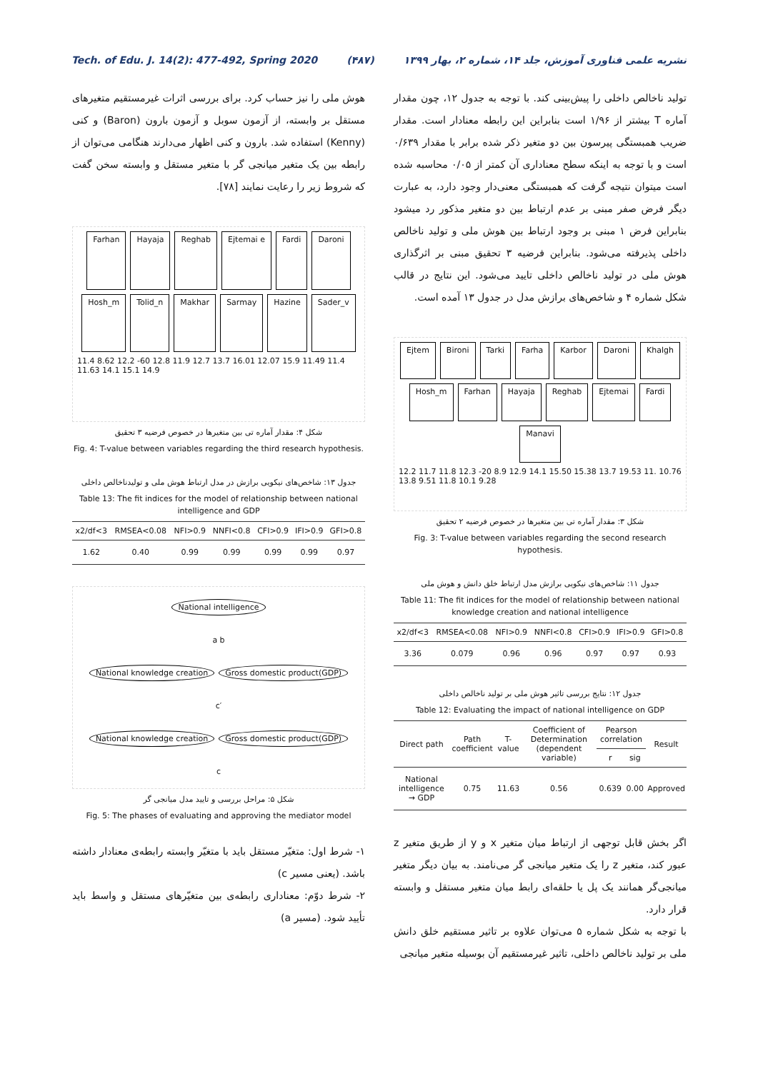Tech. of Edu. J. 14(2): 477-492, Spring 2020 (۴۸۷) نشریه علمی فناوری آموزش، جلد ۱۴، شماره ۲، بهار ۱۳۹۹
تولید ناخالص داخلی را پیش‌بینی کند. با توجه به جدول ۱۲، چون مقدار آماره T بیشتر از ۱/۹۶ است بنابراین این رابطه معنادار است. مقدار ضریب همبستگی پیرسون بین دو متغیر ذکر شده برابر با مقدار ۰/۶۳۹ است و با توجه به اینکه سطح معناداری آن کمتر از ۰/۰۵ محاسبه شده است میتوان نتیجه گرفت که همبستگی معنی‌دار وجود دارد، به عبارت دیگر فرض صفر مبنی بر عدم ارتباط بین دو متغیر مذکور رد میشود بنابراین فرض ۱ مبنی بر وجود ارتباط بین هوش ملی و تولید ناخالص داخلی پذیرفته می‌شود. بنابراین فرضیه ۳ تحقیق مبنی بر اثرگذاری هوش ملی در تولید ناخالص داخلی تایید می‌شود. این نتایج در قالب شکل شماره ۴ و شاخص‌های برازش مدل در جدول ۱۳ آمده است.
Ejtem Bironi Tarki Farha Karbor Daroni Khalgh Hosh_m Farhan Hayaja Reghab Ejtemai Fardi Manavi
12.2 11.7 11.8 12.3 -20 8.9 12.9 14.1 15.50 15.38 13.7 19.53 11. 10.76 13.8 9.51 11.8 10.1 9.28
شکل ۳: مقدار آماره تی بین متغیرها در خصوص فرضیه ۲ تحقیق
Fig. 3: T-value between variables regarding the second research hypothesis.
جدول ۱۱: شاخص‌های نیکویی برازش مدل ارتباط خلق دانش و هوش ملی
Table 11: The fit indices for the model of relationship between national knowledge creation and national intelligence
| x2/df<3 | RMSEA<0.08 | NFI>0.9 | NNFI<0.8 | CFI>0.9 | IFI>0.9 | GFI>0.8 |
| --- | --- | --- | --- | --- | --- | --- |
| 3.36 | 0.079 | 0.96 | 0.96 | 0.97 | 0.97 | 0.93 |
جدول ۱۲: نتایج بررسی تاثیر هوش ملی بر تولید ناخالص داخلی
Table 12: Evaluating the impact of national intelligence on GDP
| Direct path | Path coefficient | T-value | Coefficient of Determination (dependent variable) | Pearson correlation | | Result |
| --- | --- | --- | --- | --- | --- | --- |
| | | | | r | sig | |
| National intelligence → GDP | 0.75 | 11.63 | 0.56 | 0.639 | 0.00 | Approved |
اگر بخش قابل توجهی از ارتباط میان متغیر x و y از طریق متغیر z عبور کند، متغیر z را یک متغیر میانجی گر می‌نامند. به بیان دیگر متغیر میانجی‌گر همانند یک پل یا حلقه‌ای رابط میان متغیر مستقل و وابسته قرار دارد.
با توجه به شکل شماره ۵ می‌توان علاوه بر تاثیر مستقیم خلق دانش ملی بر تولید ناخالص داخلی، تاثیر غیرمستقیم آن بوسیله متغیر میانجی
هوش ملی را نیز حساب کرد. برای بررسی اثرات غیرمستقیم متغیرهای مستقل بر وابسته، از آزمون سوبل و آزمون بارون (Baron) و کنی (Kenny) استفاده شد. بارون و کنی اظهار می‌دارند هنگامی می‌توان از رابطه بین یک متغیر میانجی گر با متغیر مستقل و وابسته سخن گفت که شروط زیر را رعایت نمایند [۷۸].
Farhan Hayaja Reghab Ejtemai e Fardi Daroni Hosh_m Tolid_n Makhar Sarmay Hazine Sader_v
11.4 8.62 12.2 -60 12.8 11.9 12.7 13.7 16.01 12.07 15.9 11.49 11.4 11.63 14.1 15.1 14.9
شکل ۴: مقدار آماره تی بین متغیرها در خصوص فرضیه ۳ تحقیق
Fig. 4: T-value between variables regarding the third research hypothesis.
جدول ۱۳: شاخص‌های نیکویی برازش در مدل ارتباط هوش ملی و تولیدناخالص داخلی
Table 13: The fit indices for the model of relationship between national intelligence and GDP
| x2/df<3 | RMSEA<0.08 | NFI>0.9 | NNFI<0.8 | CFI>0.9 | IFI>0.9 | GFI>0.8 |
| --- | --- | --- | --- | --- | --- | --- |
| 1.62 | 0.40 | 0.99 | 0.99 | 0.99 | 0.99 | 0.97 |
National intelligence
a b
National knowledge creation Gross domestic product(GDP)
c′
National knowledge creation Gross domestic product(GDP)
c
شکل ۵: مراحل بررسی و تایید مدل میانجی گر
Fig. 5: The phases of evaluating and approving the mediator model
۱- شرط اول: متغیّر مستقل باید با متغیّر وابسته رابطه‌ی معنادار داشته باشد. (یعنی مسیر c)
۲- شرط دوّم: معناداری رابطه‌ی بین متغیّرهای مستقل و واسط باید تأیید شود. (مسیر a)